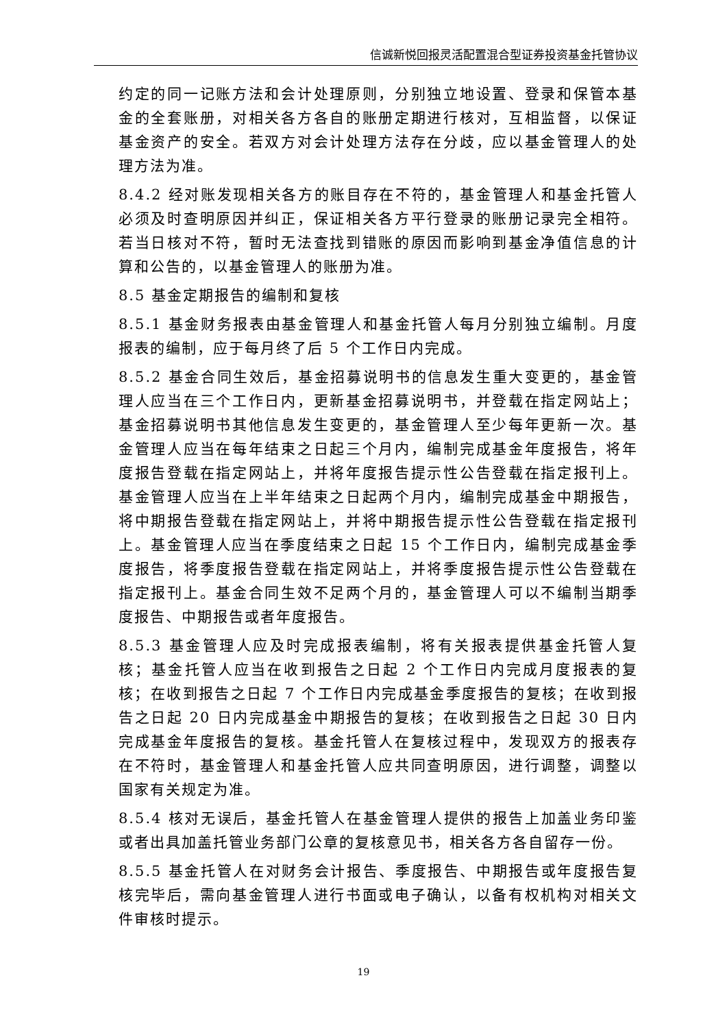信诚新悦回报灵活配置混合型证券投资基金托管协议
约定的同一记账方法和会计处理原则，分别独立地设置、登录和保管本基金的全套账册，对相关各方各自的账册定期进行核对，互相监督，以保证基金资产的安全。若双方对会计处理方法存在分歧，应以基金管理人的处理方法为准。
8.4.2 经对账发现相关各方的账目存在不符的，基金管理人和基金托管人必须及时查明原因并纠正，保证相关各方平行登录的账册记录完全相符。若当日核对不符，暂时无法查找到错账的原因而影响到基金净值信息的计算和公告的，以基金管理人的账册为准。
8.5 基金定期报告的编制和复核
8.5.1 基金财务报表由基金管理人和基金托管人每月分别独立编制。月度报表的编制，应于每月终了后 5 个工作日内完成。
8.5.2 基金合同生效后，基金招募说明书的信息发生重大变更的，基金管理人应当在三个工作日内，更新基金招募说明书，并登载在指定网站上；基金招募说明书其他信息发生变更的，基金管理人至少每年更新一次。基金管理人应当在每年结束之日起三个月内，编制完成基金年度报告，将年度报告登载在指定网站上，并将年度报告提示性公告登载在指定报刊上。基金管理人应当在上半年结束之日起两个月内，编制完成基金中期报告，将中期报告登载在指定网站上，并将中期报告提示性公告登载在指定报刊上。基金管理人应当在季度结束之日起 15 个工作日内，编制完成基金季度报告，将季度报告登载在指定网站上，并将季度报告提示性公告登载在指定报刊上。基金合同生效不足两个月的，基金管理人可以不编制当期季度报告、中期报告或者年度报告。
8.5.3 基金管理人应及时完成报表编制，将有关报表提供基金托管人复核；基金托管人应当在收到报告之日起 2 个工作日内完成月度报表的复核；在收到报告之日起 7 个工作日内完成基金季度报告的复核；在收到报告之日起 20 日内完成基金中期报告的复核；在收到报告之日起 30 日内完成基金年度报告的复核。基金托管人在复核过程中，发现双方的报表存在不符时，基金管理人和基金托管人应共同查明原因，进行调整，调整以国家有关规定为准。
8.5.4 核对无误后，基金托管人在基金管理人提供的报告上加盖业务印鉴或者出具加盖托管业务部门公章的复核意见书，相关各方各自留存一份。
8.5.5 基金托管人在对财务会计报告、季度报告、中期报告或年度报告复核完毕后，需向基金管理人进行书面或电子确认，以备有权机构对相关文件审核时提示。
19